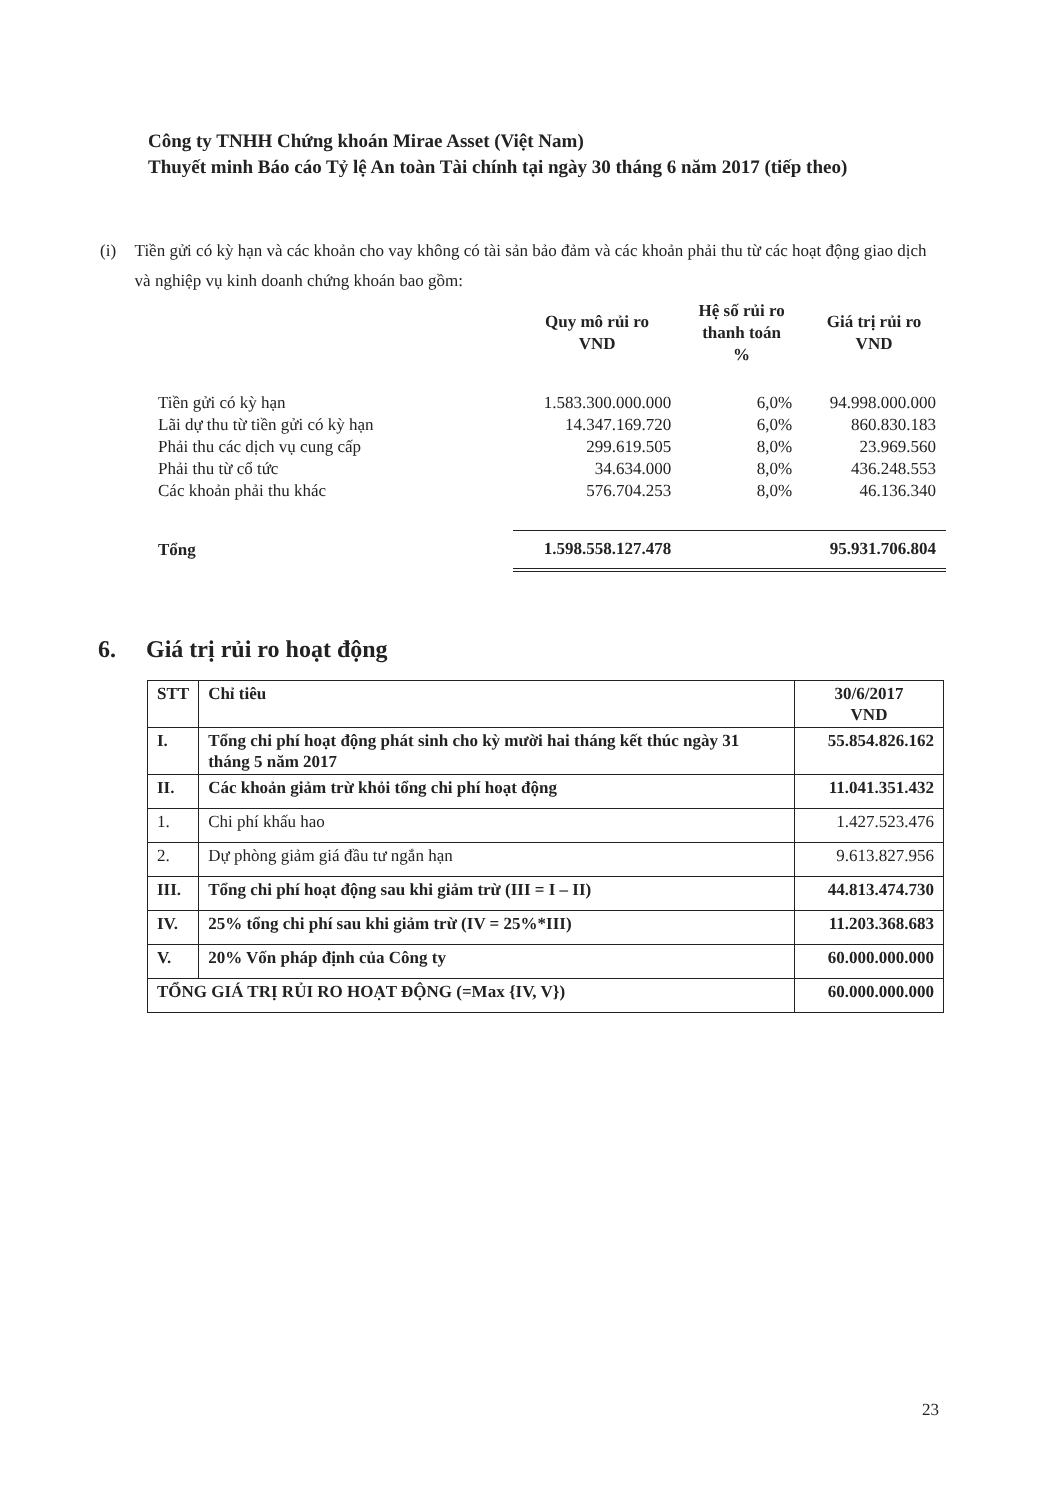Công ty TNHH Chứng khoán Mirae Asset (Việt Nam)
Thuyết minh Báo cáo Tỷ lệ An toàn Tài chính tại ngày 30 tháng 6 năm 2017 (tiếp theo)
(i) Tiền gửi có kỳ hạn và các khoản cho vay không có tài sản bảo đảm và các khoản phải thu từ các hoạt động giao dịch và nghiệp vụ kinh doanh chứng khoán bao gồm:
| | Quy mô rủi ro VND | Hệ số rủi ro thanh toán % | Giá trị rủi ro VND |
| --- | --- | --- | --- |
| Tiền gửi có kỳ hạn | 1.583.300.000.000 | 6,0% | 94.998.000.000 |
| Lãi dự thu từ tiền gửi có kỳ hạn | 14.347.169.720 | 6,0% | 860.830.183 |
| Phải thu các dịch vụ cung cấp | 299.619.505 | 8,0% | 23.969.560 |
| Phải thu từ cổ tức | 34.634.000 | 8,0% | 436.248.553 |
| Các khoản phải thu khác | 576.704.253 | 8,0% | 46.136.340 |
| Tổng | 1.598.558.127.478 | | 95.931.706.804 |
6. Giá trị rủi ro hoạt động
| STT | Chỉ tiêu | 30/6/2017 VND |
| --- | --- | --- |
| I. | Tổng chi phí hoạt động phát sinh cho kỳ mười hai tháng kết thúc ngày 31 tháng 5 năm 2017 | 55.854.826.162 |
| II. | Các khoản giảm trừ khỏi tổng chi phí hoạt động | 11.041.351.432 |
| 1. | Chi phí khấu hao | 1.427.523.476 |
| 2. | Dự phòng giảm giá đầu tư ngắn hạn | 9.613.827.956 |
| III. | Tổng chi phí hoạt động sau khi giảm trừ (III = I – II) | 44.813.474.730 |
| IV. | 25% tổng chi phí sau khi giảm trừ (IV = 25%*III) | 11.203.368.683 |
| V. | 20% Vốn pháp định của Công ty | 60.000.000.000 |
| TỔNG GIÁ TRỊ RỦI RO HOẠT ĐỘNG (=Max {IV, V}) | | 60.000.000.000 |
23